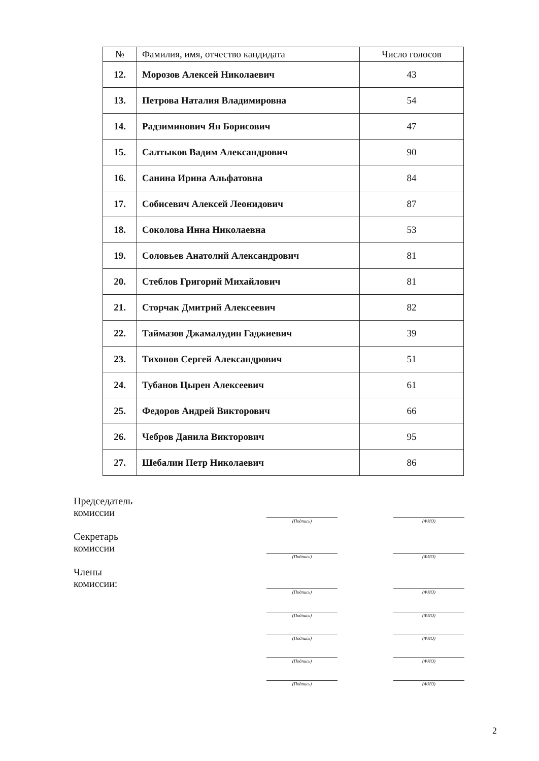| № | Фамилия, имя, отчество кандидата | Число голосов |
| --- | --- | --- |
| 12. | Морозов Алексей Николаевич | 43 |
| 13. | Петрова Наталия Владимировна | 54 |
| 14. | Радзиминович Ян Борисович | 47 |
| 15. | Салтыков Вадим Александрович | 90 |
| 16. | Санина Ирина Альфатовна | 84 |
| 17. | Собисевич Алексей Леонидович | 87 |
| 18. | Соколова Инна Николаевна | 53 |
| 19. | Соловьев Анатолий Александрович | 81 |
| 20. | Стеблов Григорий Михайлович | 81 |
| 21. | Сторчак Дмитрий Алексеевич | 82 |
| 22. | Таймазов Джамалудин Гаджиевич | 39 |
| 23. | Тихонов Сергей Александрович | 51 |
| 24. | Тубанов Цырен Алексеевич | 61 |
| 25. | Федоров Андрей Викторович | 66 |
| 26. | Чебров Данила Викторович | 95 |
| 27. | Шебалин Петр Николаевич | 86 |
Председатель
комиссии
(Подпись) (ФИО)
Секретарь
комиссии
(Подпись) (ФИО)
Члены
комиссии:
(Подпись) (ФИО)
(Подпись) (ФИО)
(Подпись) (ФИО)
(Подпись) (ФИО)
(Подпись) (ФИО)
2